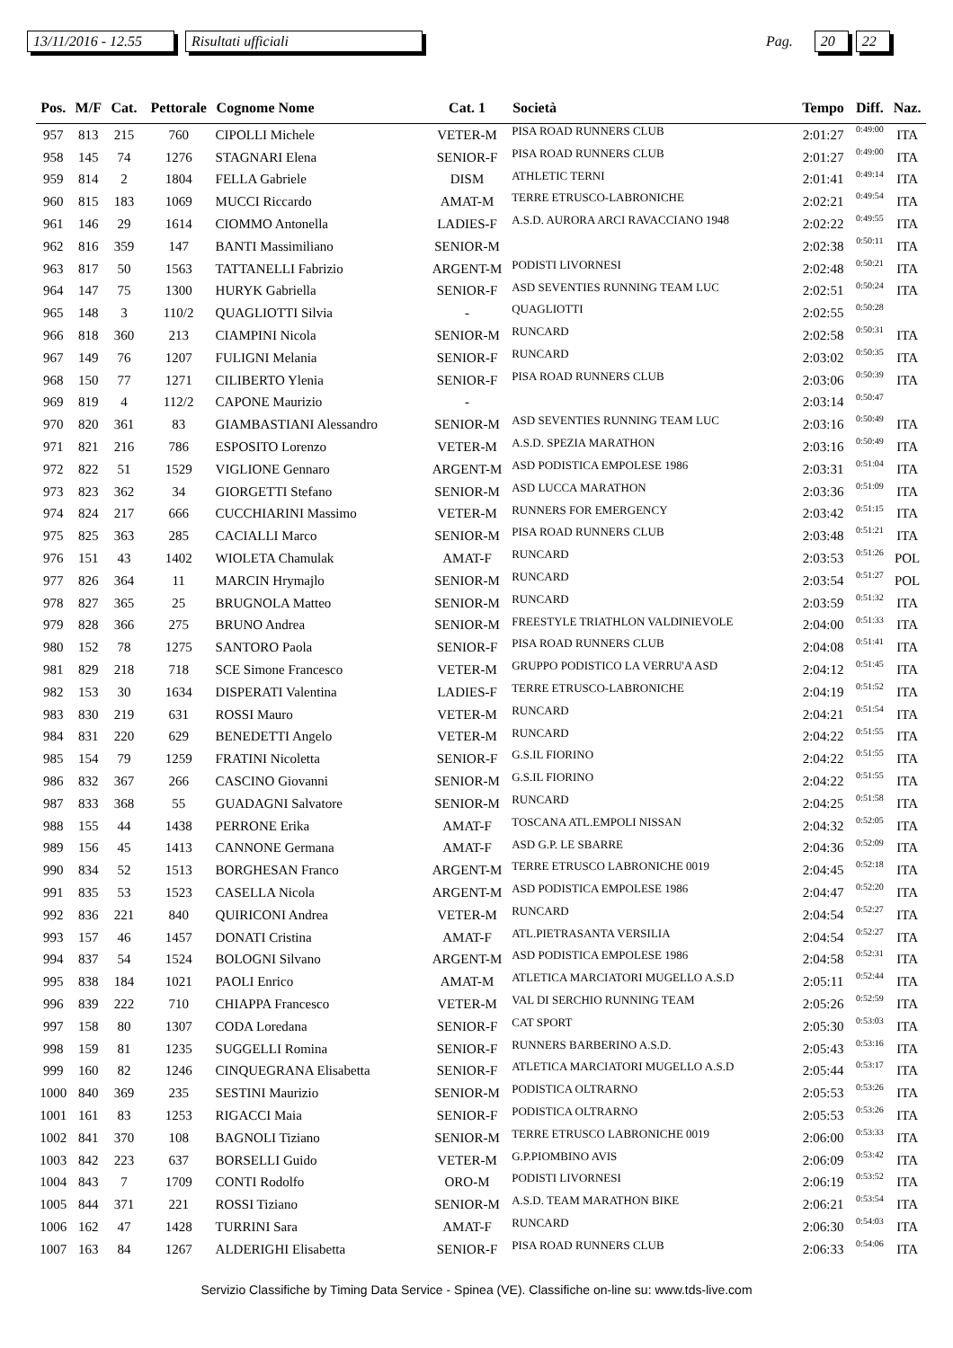13/11/2016 - 12.55 Risultati ufficiali Pag. 20 22
| Pos. | M/F | Cat. | Pettorale | Cognome Nome | Cat. 1 | Società | Tempo | Diff. | Naz. |
| --- | --- | --- | --- | --- | --- | --- | --- | --- | --- |
| 957 | 813 | 215 | 760 | CIPOLLI Michele | VETER-M | PISA ROAD RUNNERS CLUB | 2:01:27 | 0:49:00 | ITA |
| 958 | 145 | 74 | 1276 | STAGNARI Elena | SENIOR-F | PISA ROAD RUNNERS CLUB | 2:01:27 | 0:49:00 | ITA |
| 959 | 814 | 2 | 1804 | FELLA Gabriele | DISM | ATHLETIC TERNI | 2:01:41 | 0:49:14 | ITA |
| 960 | 815 | 183 | 1069 | MUCCI Riccardo | AMAT-M | TERRE ETRUSCO-LABRONICHE | 2:02:21 | 0:49:54 | ITA |
| 961 | 146 | 29 | 1614 | CIOMMO Antonella | LADIES-F | A.S.D. AURORA ARCI RAVACCIANO 1948 | 2:02:22 | 0:49:55 | ITA |
| 962 | 816 | 359 | 147 | BANTI Massimiliano | SENIOR-M | | 2:02:38 | 0:50:11 | ITA |
| 963 | 817 | 50 | 1563 | TATTANELLI Fabrizio | ARGENT-M | PODISTI LIVORNESI | 2:02:48 | 0:50:21 | ITA |
| 964 | 147 | 75 | 1300 | HURYK Gabriella | SENIOR-F | ASD SEVENTIES RUNNING TEAM LUC | 2:02:51 | 0:50:24 | ITA |
| 965 | 148 | 3 | 110/2 | QUAGLIOTTI Silvia | - | QUAGLIOTTI | 2:02:55 | 0:50:28 | |
| 966 | 818 | 360 | 213 | CIAMPINI Nicola | SENIOR-M | RUNCARD | 2:02:58 | 0:50:31 | ITA |
| 967 | 149 | 76 | 1207 | FULIGNI Melania | SENIOR-F | RUNCARD | 2:03:02 | 0:50:35 | ITA |
| 968 | 150 | 77 | 1271 | CILIBERTO Ylenia | SENIOR-F | PISA ROAD RUNNERS CLUB | 2:03:06 | 0:50:39 | ITA |
| 969 | 819 | 4 | 112/2 | CAPONE Maurizio | - | | 2:03:14 | 0:50:47 | |
| 970 | 820 | 361 | 83 | GIAMBASTIANI Alessandro | SENIOR-M | ASD SEVENTIES RUNNING TEAM LUC | 2:03:16 | 0:50:49 | ITA |
| 971 | 821 | 216 | 786 | ESPOSITO Lorenzo | VETER-M | A.S.D. SPEZIA MARATHON | 2:03:16 | 0:50:49 | ITA |
| 972 | 822 | 51 | 1529 | VIGLIONE Gennaro | ARGENT-M | ASD PODISTICA EMPOLESE 1986 | 2:03:31 | 0:51:04 | ITA |
| 973 | 823 | 362 | 34 | GIORGETTI Stefano | SENIOR-M | ASD LUCCA MARATHON | 2:03:36 | 0:51:09 | ITA |
| 974 | 824 | 217 | 666 | CUCCHIARINI Massimo | VETER-M | RUNNERS FOR EMERGENCY | 2:03:42 | 0:51:15 | ITA |
| 975 | 825 | 363 | 285 | CACIALLI Marco | SENIOR-M | PISA ROAD RUNNERS CLUB | 2:03:48 | 0:51:21 | ITA |
| 976 | 151 | 43 | 1402 | WIOLETA Chamulak | AMAT-F | RUNCARD | 2:03:53 | 0:51:26 | POL |
| 977 | 826 | 364 | 11 | MARCIN Hrymajlo | SENIOR-M | RUNCARD | 2:03:54 | 0:51:27 | POL |
| 978 | 827 | 365 | 25 | BRUGNOLA Matteo | SENIOR-M | RUNCARD | 2:03:59 | 0:51:32 | ITA |
| 979 | 828 | 366 | 275 | BRUNO Andrea | SENIOR-M | FREESTYLE TRIATHLON VALDINIEVOLE | 2:04:00 | 0:51:33 | ITA |
| 980 | 152 | 78 | 1275 | SANTORO Paola | SENIOR-F | PISA ROAD RUNNERS CLUB | 2:04:08 | 0:51:41 | ITA |
| 981 | 829 | 218 | 718 | SCE Simone Francesco | VETER-M | GRUPPO PODISTICO LA VERRU'A ASD | 2:04:12 | 0:51:45 | ITA |
| 982 | 153 | 30 | 1634 | DISPERATI Valentina | LADIES-F | TERRE ETRUSCO-LABRONICHE | 2:04:19 | 0:51:52 | ITA |
| 983 | 830 | 219 | 631 | ROSSI Mauro | VETER-M | RUNCARD | 2:04:21 | 0:51:54 | ITA |
| 984 | 831 | 220 | 629 | BENEDETTI Angelo | VETER-M | RUNCARD | 2:04:22 | 0:51:55 | ITA |
| 985 | 154 | 79 | 1259 | FRATINI Nicoletta | SENIOR-F | G.S.IL FIORINO | 2:04:22 | 0:51:55 | ITA |
| 986 | 832 | 367 | 266 | CASCINO Giovanni | SENIOR-M | G.S.IL FIORINO | 2:04:22 | 0:51:55 | ITA |
| 987 | 833 | 368 | 55 | GUADAGNI Salvatore | SENIOR-M | RUNCARD | 2:04:25 | 0:51:58 | ITA |
| 988 | 155 | 44 | 1438 | PERRONE Erika | AMAT-F | TOSCANA ATL.EMPOLI NISSAN | 2:04:32 | 0:52:05 | ITA |
| 989 | 156 | 45 | 1413 | CANNONE Germana | AMAT-F | ASD G.P. LE SBARRE | 2:04:36 | 0:52:09 | ITA |
| 990 | 834 | 52 | 1513 | BORGHESAN Franco | ARGENT-M | TERRE ETRUSCO LABRONICHE 0019 | 2:04:45 | 0:52:18 | ITA |
| 991 | 835 | 53 | 1523 | CASELLA Nicola | ARGENT-M | ASD PODISTICA EMPOLESE 1986 | 2:04:47 | 0:52:20 | ITA |
| 992 | 836 | 221 | 840 | QUIRICONI Andrea | VETER-M | RUNCARD | 2:04:54 | 0:52:27 | ITA |
| 993 | 157 | 46 | 1457 | DONATI Cristina | AMAT-F | ATL.PIETRASANTA VERSILIA | 2:04:54 | 0:52:27 | ITA |
| 994 | 837 | 54 | 1524 | BOLOGNI Silvano | ARGENT-M | ASD PODISTICA EMPOLESE 1986 | 2:04:58 | 0:52:31 | ITA |
| 995 | 838 | 184 | 1021 | PAOLI Enrico | AMAT-M | ATLETICA MARCIATORI MUGELLO A.S.D | 2:05:11 | 0:52:44 | ITA |
| 996 | 839 | 222 | 710 | CHIAPPA Francesco | VETER-M | VAL DI SERCHIO RUNNING TEAM | 2:05:26 | 0:52:59 | ITA |
| 997 | 158 | 80 | 1307 | CODA Loredana | SENIOR-F | CAT SPORT | 2:05:30 | 0:53:03 | ITA |
| 998 | 159 | 81 | 1235 | SUGGELLI Romina | SENIOR-F | RUNNERS BARBERINO A.S.D. | 2:05:43 | 0:53:16 | ITA |
| 999 | 160 | 82 | 1246 | CINQUEGRANA Elisabetta | SENIOR-F | ATLETICA MARCIATORI MUGELLO A.S.D | 2:05:44 | 0:53:17 | ITA |
| 1000 | 840 | 369 | 235 | SESTINI Maurizio | SENIOR-M | PODISTICA OLTRARNO | 2:05:53 | 0:53:26 | ITA |
| 1001 | 161 | 83 | 1253 | RIGACCI Maia | SENIOR-F | PODISTICA OLTRARNO | 2:05:53 | 0:53:26 | ITA |
| 1002 | 841 | 370 | 108 | BAGNOLI Tiziano | SENIOR-M | TERRE ETRUSCO LABRONICHE 0019 | 2:06:00 | 0:53:33 | ITA |
| 1003 | 842 | 223 | 637 | BORSELLI Guido | VETER-M | G.P.PIOMBINO AVIS | 2:06:09 | 0:53:42 | ITA |
| 1004 | 843 | 7 | 1709 | CONTI Rodolfo | ORO-M | PODISTI LIVORNESI | 2:06:19 | 0:53:52 | ITA |
| 1005 | 844 | 371 | 221 | ROSSI Tiziano | SENIOR-M | A.S.D. TEAM MARATHON BIKE | 2:06:21 | 0:53:54 | ITA |
| 1006 | 162 | 47 | 1428 | TURRINI Sara | AMAT-F | RUNCARD | 2:06:30 | 0:54:03 | ITA |
| 1007 | 163 | 84 | 1267 | ALDERIGHI Elisabetta | SENIOR-F | PISA ROAD RUNNERS CLUB | 2:06:33 | 0:54:06 | ITA |
Servizio Classifiche by Timing Data Service - Spinea (VE). Classifiche on-line su: www.tds-live.com